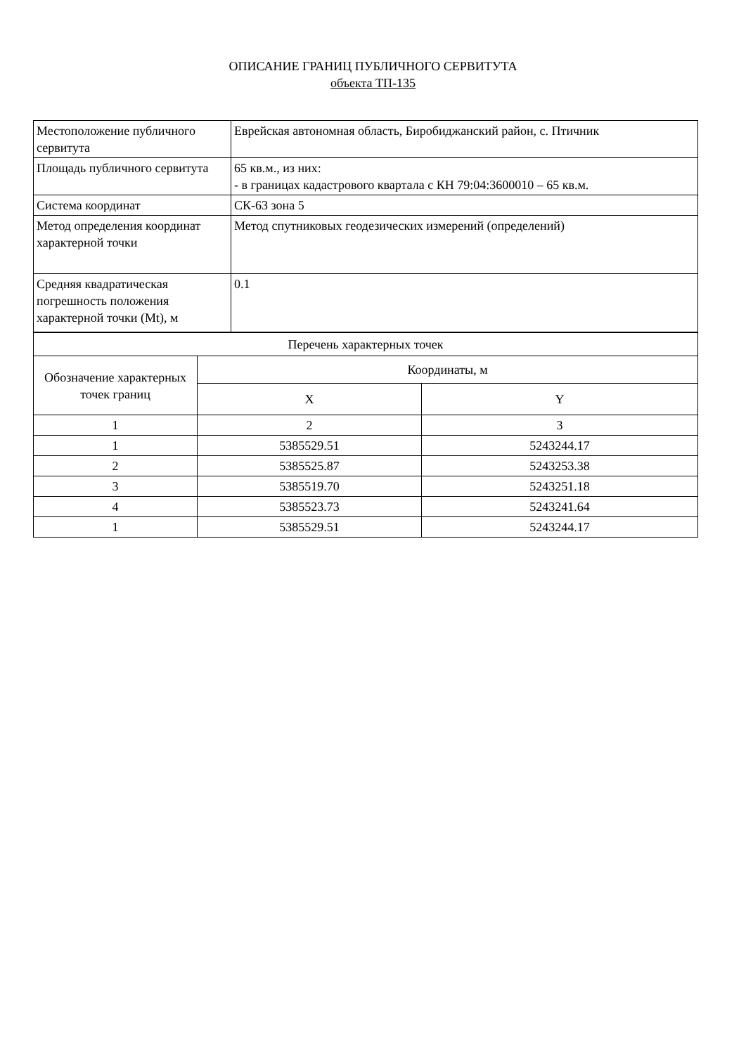ОПИСАНИЕ ГРАНИЦ ПУБЛИЧНОГО СЕРВИТУТА
объекта ТП-135
| Местоположение публичного сервитута | Еврейская автономная область, Биробиджанский район, с. Птичник |
| Площадь публичного сервитута | 65 кв.м., из них: - в границах кадастрового квартала с КН 79:04:3600010 – 65 кв.м. |
| Система координат | СК-63 зона 5 |
| Метод определения координат характерной точки | Метод спутниковых геодезических измерений (определений) |
| Средняя квадратическая погрешность положения характерной точки (Mt), м | 0.1 |
| Перечень характерных точек | | |
| Обозначение характерных точек границ | Координаты, м | |
| | X | Y |
| 1 | 2 | 3 |
| 1 | 5385529.51 | 5243244.17 |
| 2 | 5385525.87 | 5243253.38 |
| 3 | 5385519.70 | 5243251.18 |
| 4 | 5385523.73 | 5243241.64 |
| 1 | 5385529.51 | 5243244.17 |